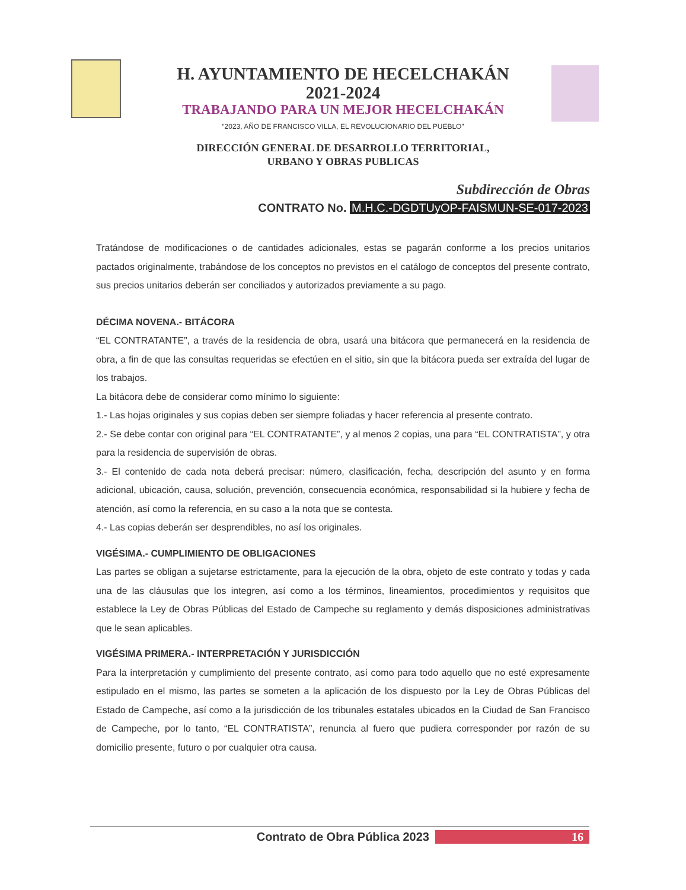H. AYUNTAMIENTO DE HECELCHAKÁN
2021-2024
TRABAJANDO PARA UN MEJOR HECELCHAKÁN
“2023, AÑO DE FRANCISCO VILLA, EL REVOLUCIONARIO DEL PUEBLO”
DIRECCIÓN GENERAL DE DESARROLLO TERRITORIAL,
URBANO Y OBRAS PUBLICAS
Subdirección de Obras
CONTRATO No. M.H.C.-DGDTUyOP-FAISMUN-SE-017-2023
Tratándose de modificaciones o de cantidades adicionales, estas se pagarán conforme a los precios unitarios pactados originalmente, trabándose de los conceptos no previstos en el catálogo de conceptos del presente contrato, sus precios unitarios deberán ser conciliados y autorizados previamente a su pago.
DÉCIMA NOVENA.- BITÁCORA
“EL CONTRATANTE”, a través de la residencia de obra, usará una bitácora que permanecerá en la residencia de obra, a fin de que las consultas requeridas se efectúen en el sitio, sin que la bitácora pueda ser extraída del lugar de los trabajos.
La bitácora debe de considerar como mínimo lo siguiente:
1.- Las hojas originales y sus copias deben ser siempre foliadas y hacer referencia al presente contrato.
2.- Se debe contar con original para “EL CONTRATANTE”, y al menos 2 copias, una para “EL CONTRATISTA”, y otra para la residencia de supervisión de obras.
3.- El contenido de cada nota deberá precisar: número, clasificación, fecha, descripción del asunto y en forma adicional, ubicación, causa, solución, prevención, consecuencia económica, responsabilidad si la hubiere y fecha de atención, así como la referencia, en su caso a la nota que se contesta.
4.- Las copias deberán ser desprendibles, no así los originales.
VIGÉSIMA.- CUMPLIMIENTO DE OBLIGACIONES
Las partes se obligan a sujetarse estrictamente, para la ejecución de la obra, objeto de este contrato y todas y cada una de las cláusulas que los integren, así como a los términos, lineamientos, procedimientos y requisitos que establece la Ley de Obras Públicas del Estado de Campeche su reglamento y demás disposiciones administrativas que le sean aplicables.
VIGÉSIMA PRIMERA.- INTERPRETACIÓN Y JURISDICCIÓN
Para la interpretación y cumplimiento del presente contrato, así como para todo aquello que no esté expresamente estipulado en el mismo, las partes se someten a la aplicación de los dispuesto por la Ley de Obras Públicas del Estado de Campeche, así como a la jurisdicción de los tribunales estatales ubicados en la Ciudad de San Francisco de Campeche, por lo tanto, “EL CONTRATISTA”, renuncia al fuero que pudiera corresponder por razón de su domicilio presente, futuro o por cualquier otra causa.
Contrato de Obra Pública 2023 16